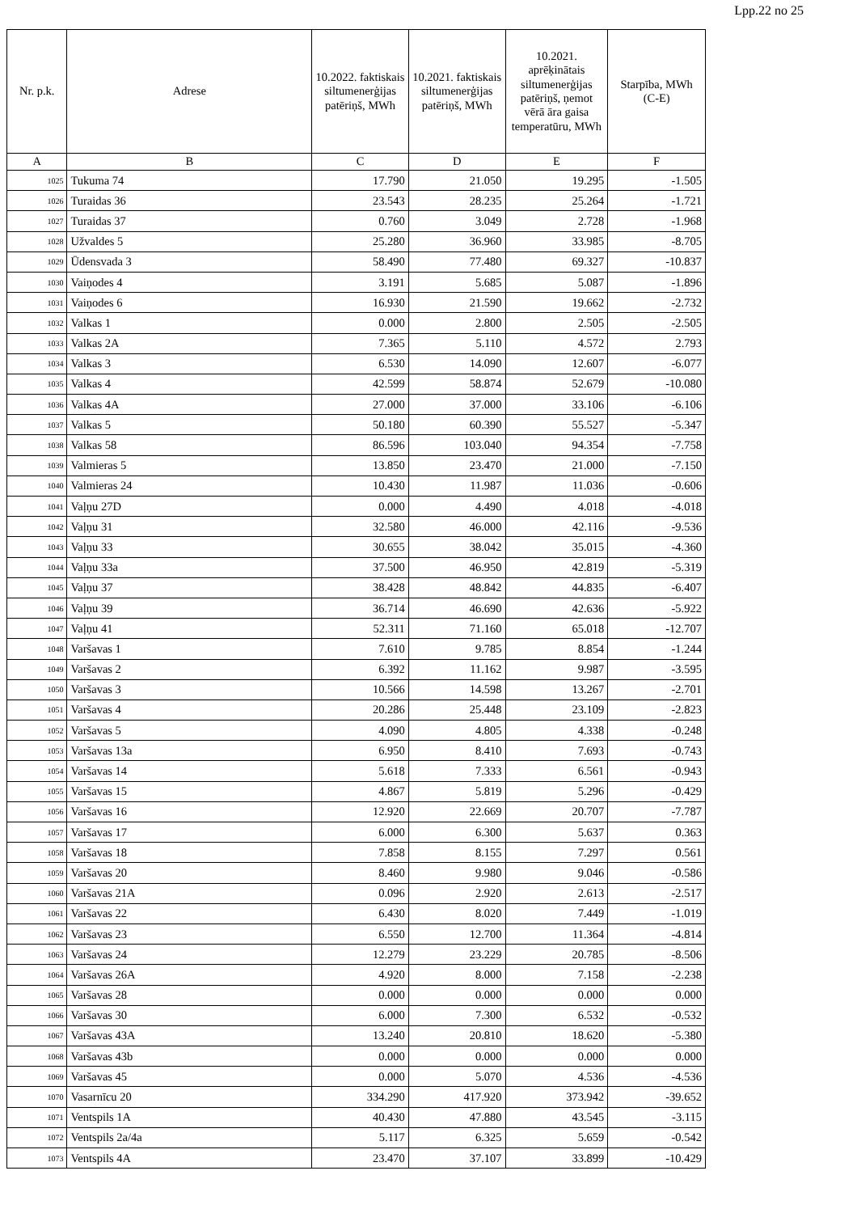Lpp.22 no 25
| Nr. p.k. | Adrese | 10.2022. faktiskais siltumenerģijas patēriņš, MWh | 10.2021. faktiskais siltumenerģijas patēriņš, MWh | 10.2021. aprēķinātais siltumenerģijas patēriņš, ņemot vērā āra gaisa temperatūru, MWh | Starpība, MWh (C-E) |
| --- | --- | --- | --- | --- | --- |
| A | B | C | D | E | F |
| 1025 | Tukuma 74 | 17.790 | 21.050 | 19.295 | -1.505 |
| 1026 | Turaidas 36 | 23.543 | 28.235 | 25.264 | -1.721 |
| 1027 | Turaidas 37 | 0.760 | 3.049 | 2.728 | -1.968 |
| 1028 | Užvaldes 5 | 25.280 | 36.960 | 33.985 | -8.705 |
| 1029 | Ūdensvada 3 | 58.490 | 77.480 | 69.327 | -10.837 |
| 1030 | Vaiņodes 4 | 3.191 | 5.685 | 5.087 | -1.896 |
| 1031 | Vaiņodes 6 | 16.930 | 21.590 | 19.662 | -2.732 |
| 1032 | Valkas 1 | 0.000 | 2.800 | 2.505 | -2.505 |
| 1033 | Valkas 2A | 7.365 | 5.110 | 4.572 | 2.793 |
| 1034 | Valkas 3 | 6.530 | 14.090 | 12.607 | -6.077 |
| 1035 | Valkas 4 | 42.599 | 58.874 | 52.679 | -10.080 |
| 1036 | Valkas 4A | 27.000 | 37.000 | 33.106 | -6.106 |
| 1037 | Valkas 5 | 50.180 | 60.390 | 55.527 | -5.347 |
| 1038 | Valkas 58 | 86.596 | 103.040 | 94.354 | -7.758 |
| 1039 | Valmieras 5 | 13.850 | 23.470 | 21.000 | -7.150 |
| 1040 | Valmieras 24 | 10.430 | 11.987 | 11.036 | -0.606 |
| 1041 | Vaļņu 27D | 0.000 | 4.490 | 4.018 | -4.018 |
| 1042 | Vaļņu 31 | 32.580 | 46.000 | 42.116 | -9.536 |
| 1043 | Vaļņu 33 | 30.655 | 38.042 | 35.015 | -4.360 |
| 1044 | Vaļņu 33a | 37.500 | 46.950 | 42.819 | -5.319 |
| 1045 | Vaļņu 37 | 38.428 | 48.842 | 44.835 | -6.407 |
| 1046 | Vaļņu 39 | 36.714 | 46.690 | 42.636 | -5.922 |
| 1047 | Vaļņu 41 | 52.311 | 71.160 | 65.018 | -12.707 |
| 1048 | Varšavas 1 | 7.610 | 9.785 | 8.854 | -1.244 |
| 1049 | Varšavas 2 | 6.392 | 11.162 | 9.987 | -3.595 |
| 1050 | Varšavas 3 | 10.566 | 14.598 | 13.267 | -2.701 |
| 1051 | Varšavas 4 | 20.286 | 25.448 | 23.109 | -2.823 |
| 1052 | Varšavas 5 | 4.090 | 4.805 | 4.338 | -0.248 |
| 1053 | Varšavas 13a | 6.950 | 8.410 | 7.693 | -0.743 |
| 1054 | Varšavas 14 | 5.618 | 7.333 | 6.561 | -0.943 |
| 1055 | Varšavas 15 | 4.867 | 5.819 | 5.296 | -0.429 |
| 1056 | Varšavas 16 | 12.920 | 22.669 | 20.707 | -7.787 |
| 1057 | Varšavas 17 | 6.000 | 6.300 | 5.637 | 0.363 |
| 1058 | Varšavas 18 | 7.858 | 8.155 | 7.297 | 0.561 |
| 1059 | Varšavas 20 | 8.460 | 9.980 | 9.046 | -0.586 |
| 1060 | Varšavas 21A | 0.096 | 2.920 | 2.613 | -2.517 |
| 1061 | Varšavas 22 | 6.430 | 8.020 | 7.449 | -1.019 |
| 1062 | Varšavas 23 | 6.550 | 12.700 | 11.364 | -4.814 |
| 1063 | Varšavas 24 | 12.279 | 23.229 | 20.785 | -8.506 |
| 1064 | Varšavas 26A | 4.920 | 8.000 | 7.158 | -2.238 |
| 1065 | Varšavas 28 | 0.000 | 0.000 | 0.000 | 0.000 |
| 1066 | Varšavas 30 | 6.000 | 7.300 | 6.532 | -0.532 |
| 1067 | Varšavas 43A | 13.240 | 20.810 | 18.620 | -5.380 |
| 1068 | Varšavas 43b | 0.000 | 0.000 | 0.000 | 0.000 |
| 1069 | Varšavas 45 | 0.000 | 5.070 | 4.536 | -4.536 |
| 1070 | Vasarnīcu 20 | 334.290 | 417.920 | 373.942 | -39.652 |
| 1071 | Ventspils 1A | 40.430 | 47.880 | 43.545 | -3.115 |
| 1072 | Ventspils 2a/4a | 5.117 | 6.325 | 5.659 | -0.542 |
| 1073 | Ventspils 4A | 23.470 | 37.107 | 33.899 | -10.429 |